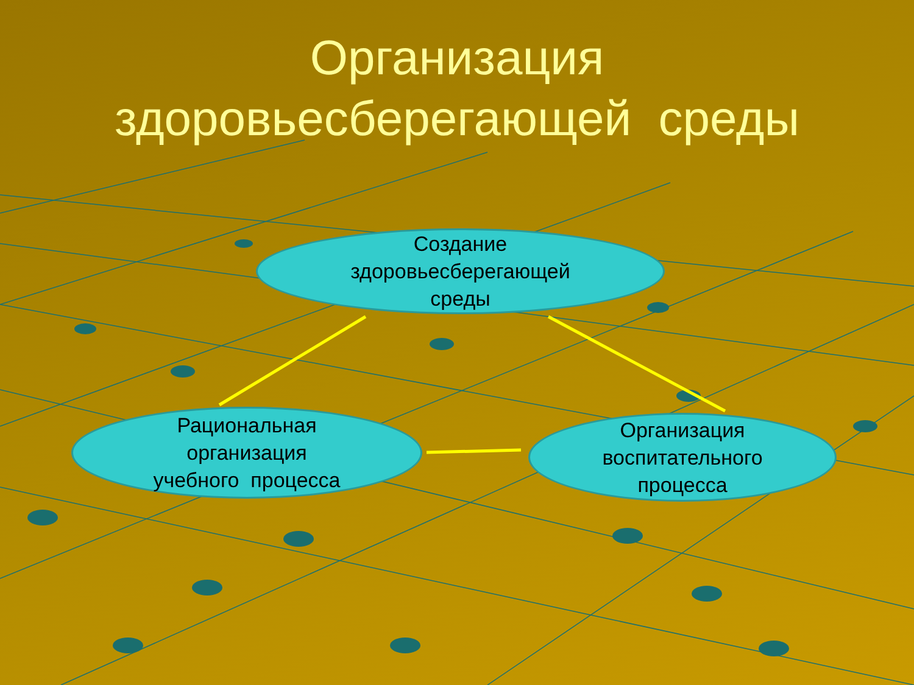Организация
здоровьесберегающей среды
Создание
здоровьесберегающей
среды
Рациональная
организация
учебного процесса
Организация
воспитательного
процесса